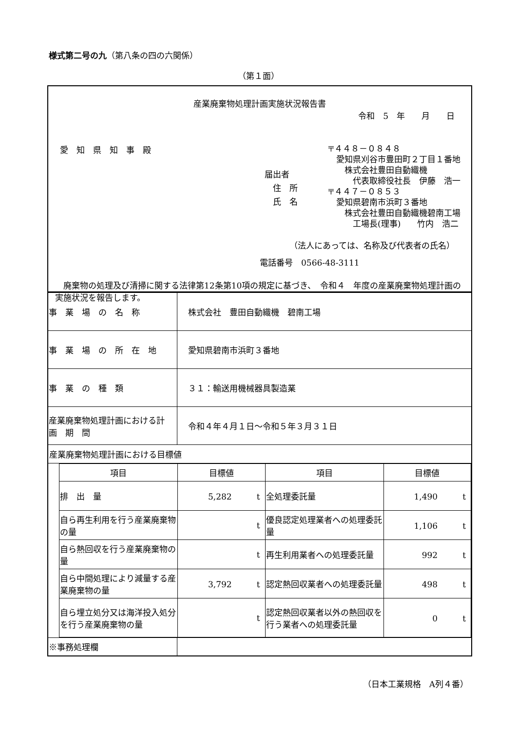様式第二号の九（第八条の四の六関係）
（第１面）
産業廃棄物処理計画実施状況報告書
令和　5　年　　月　　日
愛　知　県　知　事　殿
届出者
　住　所
　氏　名
〒４４８－０８４８
　愛知県刈谷市豊田町２丁目１番地
　　株式会社豊田自動織機
　　　代表取締役社長　伊藤　浩一
〒４４７－０８５３
　愛知県碧南市浜町３番地
　　株式会社豊田自動織機碧南工場
　　　工場長(理事)　　竹内　浩二
（法人にあっては、名称及び代表者の氏名）
電話番号　0566-48-3111
　廃棄物の処理及び清掃に関する法律第12条第10項の規定に基づき、　令和４　年度の産業廃棄物処理計画の実施状況を報告します。
| 事 業 場 の 名 称 | 株式会社 豊田自動織機 碧南工場 |
| 事 業 場 の 所 在 地 | 愛知県碧南市浜町３番地 |
| 事 業 の 種 類 | ３１：輸送用機械器具製造業 |
| 産業廃棄物処理計画における計 画 期 間 | 令和４年４月１日～令和５年３月３１日 |
| 産業廃棄物処理計画における目標値 | |
| 項目 | 目標値 | 項目 | 目標値 |
| --- | --- | --- | --- |
| 排 出 量 | 5,282 t | 全処理委託量 | 1,490 t |
| 自ら再生利用を行う産業廃棄物の量 | t | 優良認定処理業者への処理委託量 | 1,106 t |
| 自ら熱回収を行う産業廃棄物の量 | t | 再生利用業者への処理委託量 | 992 t |
| 自ら中間処理により減量する産業廃棄物の量 | 3,792 t | 認定熱回収業者への処理委託量 | 498 t |
| 自ら埋立処分又は海洋投入処分を行う産業廃棄物の量 | t | 認定熱回収業者以外の熱回収を行う業者への処理委託量 | 0 t |
| ※事務処理欄 | |
（日本工業規格　A列４番）